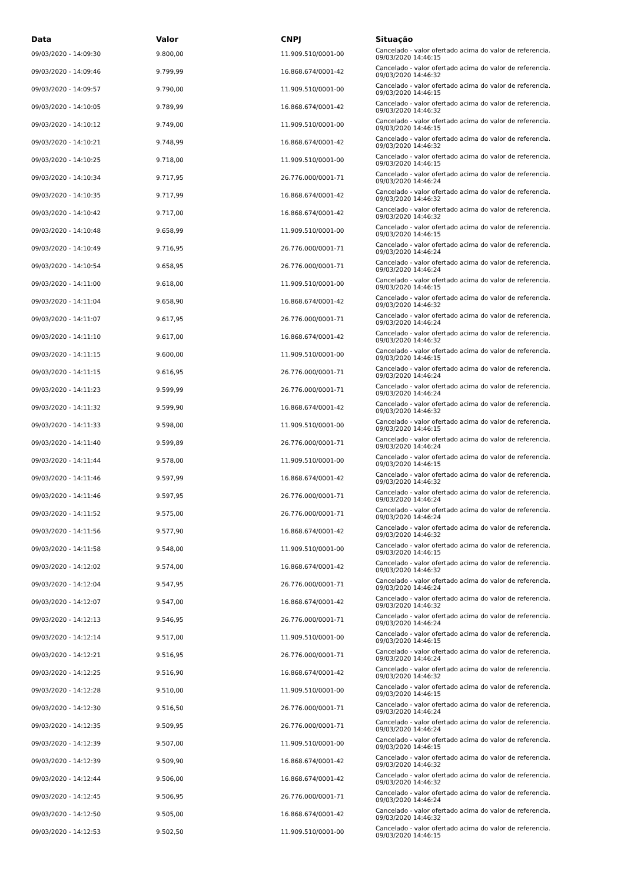| Data | Valor | CNPJ | Situação |
| --- | --- | --- | --- |
| 09/03/2020 - 14:09:30 | 9.800,00 | 11.909.510/0001-00 | Cancelado - valor ofertado acima do valor de referencia. 09/03/2020 14:46:15 |
| 09/03/2020 - 14:09:46 | 9.799,99 | 16.868.674/0001-42 | Cancelado - valor ofertado acima do valor de referencia. 09/03/2020 14:46:32 |
| 09/03/2020 - 14:09:57 | 9.790,00 | 11.909.510/0001-00 | Cancelado - valor ofertado acima do valor de referencia. 09/03/2020 14:46:15 |
| 09/03/2020 - 14:10:05 | 9.789,99 | 16.868.674/0001-42 | Cancelado - valor ofertado acima do valor de referencia. 09/03/2020 14:46:32 |
| 09/03/2020 - 14:10:12 | 9.749,00 | 11.909.510/0001-00 | Cancelado - valor ofertado acima do valor de referencia. 09/03/2020 14:46:15 |
| 09/03/2020 - 14:10:21 | 9.748,99 | 16.868.674/0001-42 | Cancelado - valor ofertado acima do valor de referencia. 09/03/2020 14:46:32 |
| 09/03/2020 - 14:10:25 | 9.718,00 | 11.909.510/0001-00 | Cancelado - valor ofertado acima do valor de referencia. 09/03/2020 14:46:15 |
| 09/03/2020 - 14:10:34 | 9.717,95 | 26.776.000/0001-71 | Cancelado - valor ofertado acima do valor de referencia. 09/03/2020 14:46:24 |
| 09/03/2020 - 14:10:35 | 9.717,99 | 16.868.674/0001-42 | Cancelado - valor ofertado acima do valor de referencia. 09/03/2020 14:46:32 |
| 09/03/2020 - 14:10:42 | 9.717,00 | 16.868.674/0001-42 | Cancelado - valor ofertado acima do valor de referencia. 09/03/2020 14:46:32 |
| 09/03/2020 - 14:10:48 | 9.658,99 | 11.909.510/0001-00 | Cancelado - valor ofertado acima do valor de referencia. 09/03/2020 14:46:15 |
| 09/03/2020 - 14:10:49 | 9.716,95 | 26.776.000/0001-71 | Cancelado - valor ofertado acima do valor de referencia. 09/03/2020 14:46:24 |
| 09/03/2020 - 14:10:54 | 9.658,95 | 26.776.000/0001-71 | Cancelado - valor ofertado acima do valor de referencia. 09/03/2020 14:46:24 |
| 09/03/2020 - 14:11:00 | 9.618,00 | 11.909.510/0001-00 | Cancelado - valor ofertado acima do valor de referencia. 09/03/2020 14:46:15 |
| 09/03/2020 - 14:11:04 | 9.658,90 | 16.868.674/0001-42 | Cancelado - valor ofertado acima do valor de referencia. 09/03/2020 14:46:32 |
| 09/03/2020 - 14:11:07 | 9.617,95 | 26.776.000/0001-71 | Cancelado - valor ofertado acima do valor de referencia. 09/03/2020 14:46:24 |
| 09/03/2020 - 14:11:10 | 9.617,00 | 16.868.674/0001-42 | Cancelado - valor ofertado acima do valor de referencia. 09/03/2020 14:46:32 |
| 09/03/2020 - 14:11:15 | 9.600,00 | 11.909.510/0001-00 | Cancelado - valor ofertado acima do valor de referencia. 09/03/2020 14:46:15 |
| 09/03/2020 - 14:11:15 | 9.616,95 | 26.776.000/0001-71 | Cancelado - valor ofertado acima do valor de referencia. 09/03/2020 14:46:24 |
| 09/03/2020 - 14:11:23 | 9.599,99 | 26.776.000/0001-71 | Cancelado - valor ofertado acima do valor de referencia. 09/03/2020 14:46:24 |
| 09/03/2020 - 14:11:32 | 9.599,90 | 16.868.674/0001-42 | Cancelado - valor ofertado acima do valor de referencia. 09/03/2020 14:46:32 |
| 09/03/2020 - 14:11:33 | 9.598,00 | 11.909.510/0001-00 | Cancelado - valor ofertado acima do valor de referencia. 09/03/2020 14:46:15 |
| 09/03/2020 - 14:11:40 | 9.599,89 | 26.776.000/0001-71 | Cancelado - valor ofertado acima do valor de referencia. 09/03/2020 14:46:24 |
| 09/03/2020 - 14:11:44 | 9.578,00 | 11.909.510/0001-00 | Cancelado - valor ofertado acima do valor de referencia. 09/03/2020 14:46:15 |
| 09/03/2020 - 14:11:46 | 9.597,99 | 16.868.674/0001-42 | Cancelado - valor ofertado acima do valor de referencia. 09/03/2020 14:46:32 |
| 09/03/2020 - 14:11:46 | 9.597,95 | 26.776.000/0001-71 | Cancelado - valor ofertado acima do valor de referencia. 09/03/2020 14:46:24 |
| 09/03/2020 - 14:11:52 | 9.575,00 | 26.776.000/0001-71 | Cancelado - valor ofertado acima do valor de referencia. 09/03/2020 14:46:24 |
| 09/03/2020 - 14:11:56 | 9.577,90 | 16.868.674/0001-42 | Cancelado - valor ofertado acima do valor de referencia. 09/03/2020 14:46:32 |
| 09/03/2020 - 14:11:58 | 9.548,00 | 11.909.510/0001-00 | Cancelado - valor ofertado acima do valor de referencia. 09/03/2020 14:46:15 |
| 09/03/2020 - 14:12:02 | 9.574,00 | 16.868.674/0001-42 | Cancelado - valor ofertado acima do valor de referencia. 09/03/2020 14:46:32 |
| 09/03/2020 - 14:12:04 | 9.547,95 | 26.776.000/0001-71 | Cancelado - valor ofertado acima do valor de referencia. 09/03/2020 14:46:24 |
| 09/03/2020 - 14:12:07 | 9.547,00 | 16.868.674/0001-42 | Cancelado - valor ofertado acima do valor de referencia. 09/03/2020 14:46:32 |
| 09/03/2020 - 14:12:13 | 9.546,95 | 26.776.000/0001-71 | Cancelado - valor ofertado acima do valor de referencia. 09/03/2020 14:46:24 |
| 09/03/2020 - 14:12:14 | 9.517,00 | 11.909.510/0001-00 | Cancelado - valor ofertado acima do valor de referencia. 09/03/2020 14:46:15 |
| 09/03/2020 - 14:12:21 | 9.516,95 | 26.776.000/0001-71 | Cancelado - valor ofertado acima do valor de referencia. 09/03/2020 14:46:24 |
| 09/03/2020 - 14:12:25 | 9.516,90 | 16.868.674/0001-42 | Cancelado - valor ofertado acima do valor de referencia. 09/03/2020 14:46:32 |
| 09/03/2020 - 14:12:28 | 9.510,00 | 11.909.510/0001-00 | Cancelado - valor ofertado acima do valor de referencia. 09/03/2020 14:46:15 |
| 09/03/2020 - 14:12:30 | 9.516,50 | 26.776.000/0001-71 | Cancelado - valor ofertado acima do valor de referencia. 09/03/2020 14:46:24 |
| 09/03/2020 - 14:12:35 | 9.509,95 | 26.776.000/0001-71 | Cancelado - valor ofertado acima do valor de referencia. 09/03/2020 14:46:24 |
| 09/03/2020 - 14:12:39 | 9.507,00 | 11.909.510/0001-00 | Cancelado - valor ofertado acima do valor de referencia. 09/03/2020 14:46:15 |
| 09/03/2020 - 14:12:39 | 9.509,90 | 16.868.674/0001-42 | Cancelado - valor ofertado acima do valor de referencia. 09/03/2020 14:46:32 |
| 09/03/2020 - 14:12:44 | 9.506,00 | 16.868.674/0001-42 | Cancelado - valor ofertado acima do valor de referencia. 09/03/2020 14:46:32 |
| 09/03/2020 - 14:12:45 | 9.506,95 | 26.776.000/0001-71 | Cancelado - valor ofertado acima do valor de referencia. 09/03/2020 14:46:24 |
| 09/03/2020 - 14:12:50 | 9.505,00 | 16.868.674/0001-42 | Cancelado - valor ofertado acima do valor de referencia. 09/03/2020 14:46:32 |
| 09/03/2020 - 14:12:53 | 9.502,50 | 11.909.510/0001-00 | Cancelado - valor ofertado acima do valor de referencia. 09/03/2020 14:46:15 |